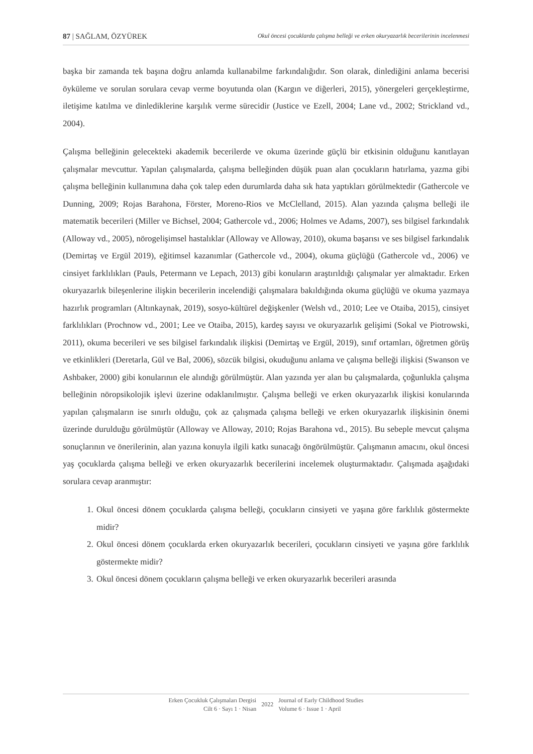87 | SAĞLAM, ÖZYÜREK Okul öncesi çocuklarda çalışma belleği ve erken okuryazarlık becerilerinin incelenmesi
başka bir zamanda tek başına doğru anlamda kullanabilme farkındalığıdır. Son olarak, dinlediğini anlama becerisi öyküleme ve sorulan sorulara cevap verme boyutunda olan (Kargın ve diğerleri, 2015), yönergeleri gerçekleştirme, iletişime katılma ve dinlediklerine karşılık verme sürecidir (Justice ve Ezell, 2004; Lane vd., 2002; Strickland vd., 2004).
Çalışma belleğinin gelecekteki akademik becerilerde ve okuma üzerinde güçlü bir etkisinin olduğunu kanıtlayan çalışmalar mevcuttur. Yapılan çalışmalarda, çalışma belleğinden düşük puan alan çocukların hatırlama, yazma gibi çalışma belleğinin kullanımına daha çok talep eden durumlarda daha sık hata yaptıkları görülmektedir (Gathercole ve Dunning, 2009; Rojas Barahona, Förster, Moreno-Rios ve McClelland, 2015). Alan yazında çalışma belleği ile matematik becerileri (Miller ve Bichsel, 2004; Gathercole vd., 2006; Holmes ve Adams, 2007), ses bilgisel farkındalık (Alloway vd., 2005), nörogelişimsel hastalıklar (Alloway ve Alloway, 2010), okuma başarısı ve ses bilgisel farkındalık (Demirtaş ve Ergül 2019), eğitimsel kazanımlar (Gathercole vd., 2004), okuma güçlüğü (Gathercole vd., 2006) ve cinsiyet farklılıkları (Pauls, Petermann ve Lepach, 2013) gibi konuların araştırıldığı çalışmalar yer almaktadır. Erken okuryazarlık bileşenlerine ilişkin becerilerin incelendiği çalışmalara bakıldığında okuma güçlüğü ve okuma yazmaya hazırlık programları (Altınkaynak, 2019), sosyo-kültürel değişkenler (Welsh vd., 2010; Lee ve Otaiba, 2015), cinsiyet farklılıkları (Prochnow vd., 2001; Lee ve Otaiba, 2015), kardeş sayısı ve okuryazarlık gelişimi (Sokal ve Piotrowski, 2011), okuma becerileri ve ses bilgisel farkındalık ilişkisi (Demirtaş ve Ergül, 2019), sınıf ortamları, öğretmen görüş ve etkinlikleri (Deretarla, Gül ve Bal, 2006), sözcük bilgisi, okuduğunu anlama ve çalışma belleği ilişkisi (Swanson ve Ashbaker, 2000) gibi konularının ele alındığı görülmüştür. Alan yazında yer alan bu çalışmalarda, çoğunlukla çalışma belleğinin nöropsikolojik işlevi üzerine odaklanılmıştır. Çalışma belleği ve erken okuryazarlık ilişkisi konularında yapılan çalışmaların ise sınırlı olduğu, çok az çalışmada çalışma belleği ve erken okuryazarlık ilişkisinin önemi üzerinde durulduğu görülmüştür (Alloway ve Alloway, 2010; Rojas Barahona vd., 2015). Bu sebeple mevcut çalışma sonuçlarının ve önerilerinin, alan yazına konuyla ilgili katkı sunacağı öngörülmüştür. Çalışmanın amacını, okul öncesi yaş çocuklarda çalışma belleği ve erken okuryazarlık becerilerini incelemek oluşturmaktadır. Çalışmada aşağıdaki sorulara cevap aranmıştır:
1. Okul öncesi dönem çocuklarda çalışma belleği, çocukların cinsiyeti ve yaşına göre farklılık göstermekte midir?
2. Okul öncesi dönem çocuklarda erken okuryazarlık becerileri, çocukların cinsiyeti ve yaşına göre farklılık göstermekte midir?
3. Okul öncesi dönem çocukların çalışma belleği ve erken okuryazarlık becerileri arasında
Erken Çocukluk Çalışmaları Dergisi
Cilt 6 · Sayı 1 · Nisan
2022
Journal of Early Childhood Studies
Volume 6 · Issue 1 · April